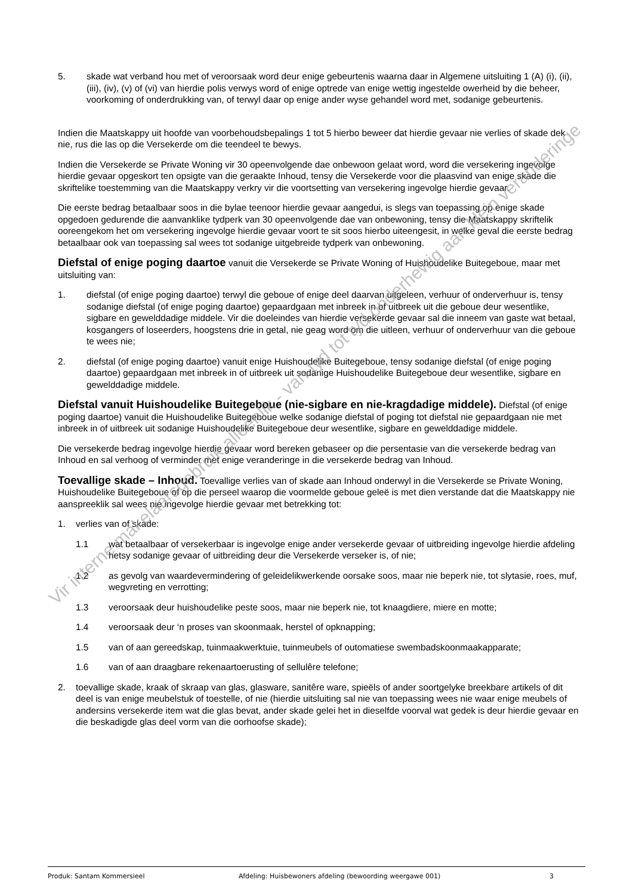5. skade wat verband hou met of veroorsaak word deur enige gebeurtenis waarna daar in Algemene uitsluiting 1 (A) (i), (ii), (iii), (iv), (v) of (vi) van hierdie polis verwys word of enige optrede van enige wettig ingestelde owerheid by die beheer, voorkoming of onderdrukking van, of terwyl daar op enige ander wyse gehandel word met, sodanige gebeurtenis.
Indien die Maatskappy uit hoofde van voorbehoudsbepalings 1 tot 5 hierbo beweer dat hierdie gevaar nie verlies of skade dek nie, rus die las op die Versekerde om die teendeel te bewys.
Indien die Versekerde se Private Woning vir 30 opeenvolgende dae onbewoon gelaat word, word die versekering ingevolge hierdie gevaar opgeskort ten opsigte van die geraakte Inhoud, tensy die Versekerde voor die plaasvind van enige skade die skriftelike toestemming van die Maatskappy verkry vir die voortsetting van versekering ingevolge hierdie gevaar.
Die eerste bedrag betaalbaar soos in die bylae teenoor hierdie gevaar aangedui, is slegs van toepassing op enige skade opgedoen gedurende die aanvanklike tydperk van 30 opeenvolgende dae van onbewoning, tensy die Maatskappy skriftelik ooreengekom het om versekering ingevolge hierdie gevaar voort te sit soos hierbo uiteengesit, in welke geval die eerste bedrag betaalbaar ook van toepassing sal wees tot sodanige uitgebreide tydperk van onbewoning.
Diefstal of enige poging daartoe vanuit die Versekerde se Private Woning of Huishoudelike Buitegeboue, maar met uitsluiting van:
1. diefstal (of enige poging daartoe) terwyl die geboue of enige deel daarvan uitgeleen, verhuur of onderverhuur is, tensy sodanige diefstal (of enige poging daartoe) gepaardgaan met inbreek in of uitbreek uit die geboue deur wesentlike, sigbare en gewelddadige middele. Vir die doeleindes van hierdie versekerde gevaar sal die inneem van gaste wat betaal, kosgangers of loseerders, hoogstens drie in getal, nie geag word om die uitleen, verhuur of onderverhuur van die geboue te wees nie;
2. diefstal (of enige poging daartoe) vanuit enige Huishoudelike Buitegeboue, tensy sodanige diefstal (of enige poging daartoe) gepaardgaan met inbreek in of uitbreek uit sodanige Huishoudelike Buitegeboue deur wesentlike, sigbare en gewelddadige middele.
Diefstal vanuit Huishoudelike Buitegeboue (nie-sigbare en nie-kragdadige middele). Diefstal (of enige poging daartoe) vanuit die Huishoudelike Buitegeboue welke sodanige diefstal of poging tot diefstal nie gepaardgaan nie met inbreek in of uitbreek uit sodanige Huishoudelike Buitegeboue deur wesentlike, sigbare en gewelddadige middele.
Die versekerde bedrag ingevolge hierdie gevaar word bereken gebaseer op die persentasie van die versekerde bedrag van Inhoud en sal verhoog of verminder met enige veranderinge in die versekerde bedrag van Inhoud.
Toevallige skade – Inhoud. Toevallige verlies van of skade aan Inhoud onderwyl in die Versekerde se Private Woning, Huishoudelike Buitegeboue of op die perseel waarop die voormelde geboue geleë is met dien verstande dat die Maatskappy nie aanspreeklik sal wees nie ingevolge hierdie gevaar met betrekking tot:
1. verlies van of skade:
1.1 wat betaalbaar of versekerbaar is ingevolge enige ander versekerde gevaar of uitbreiding ingevolge hierdie afdeling hetsy sodanige gevaar of uitbreiding deur die Versekerde verseker is, of nie;
1.2 as gevolg van waardevermindering of geleidelikwerkende oorsake soos, maar nie beperk nie, tot slytasie, roes, muf, wegvreting en verrotting;
1.3 veroorsaak deur huishoudelike peste soos, maar nie beperk nie, tot knaagdiere, miere en motte;
1.4 veroorsaak deur ‘n proses van skoonmaak, herstel of opknapping;
1.5 van of aan gereedskap, tuinmaakwerktuie, tuinmeubels of outomatiese swembadskoonmaakapparate;
1.6 van of aan draagbare rekenaartoerusting of sellulêre telefone;
2. toevallige skade, kraak of skraap van glas, glasware, sanitêre ware, spieëls of ander soortgelyke breekbare artikels of dit deel is van enige meubelstuk of toestelle, of nie (hierdie uitsluiting sal nie van toepassing wees nie waar enige meubels of andersins versekerde item wat die glas bevat, ander skade gelei het in dieselfde voorval wat gedek is deur hierdie gevaar en die beskadigde glas deel vorm van die oorhoofse skade);
Produk: Santam Kommersieel Afdeling: Huisbewoners afdeling (bewoording weergawe 001) 3
Vir interne makelaarsgebruik alleenlik - van tyd tot tyd onderhewig aan klein veranderinge